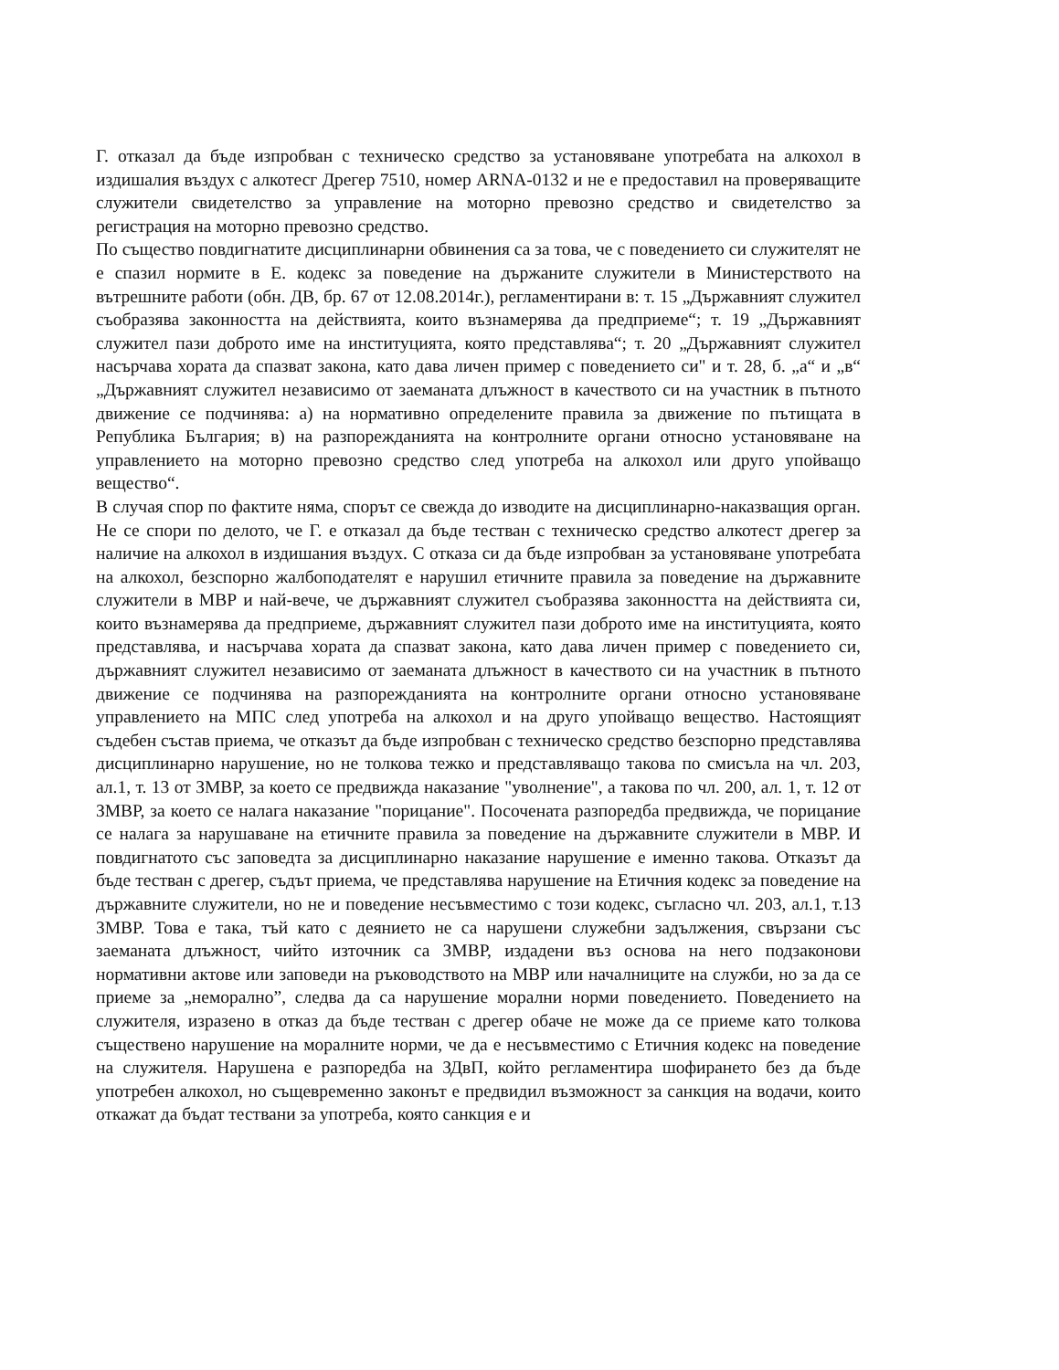Г. отказал да бъде изпробван с техническо средство за установяване употребата на алкохол в издишалия въздух с алкотесг Дрегер 7510, номер ARNA-0132 и не е предоставил на проверяващите служители свидетелство за управление на моторно превозно средство и свидетелство за регистрация на моторно превозно средство.
По същество повдигнатите дисциплинарни обвинения са за това, че с поведението си служителят не е спазил нормите в Е. кодекс за поведение на държаните служители в Министерството на вътрешните работи (обн. ДВ, бр. 67 от 12.08.2014г.), регламентирани в: т. 15 „Държавният служител съобразява законността на действията, които възнамерява да предприеме“; т. 19 „Държавният служител пази доброто име на институцията, която представлява“; т. 20 „Държавният служител насърчава хората да спазват закона, като дава личен пример с поведението си" и т. 28, б. „а“ и „в“ „Държавният служител независимо от заеманата длъжност в качеството си на участник в пътното движение се подчинява: а) на нормативно определените правила за движение по пътищата в Република България; в) на разпорежданията на контролните органи относно установяване на управлението на моторно превозно средство след употреба на алкохол или друго упойващо вещество“.
В случая спор по фактите няма, спорът се свежда до изводите на дисциплинарно-наказващия орган. Не се спори по делото, че Г. е отказал да бъде тестван с техническо средство алкотест дрегер за наличие на алкохол в издишания въздух. С отказа си да бъде изпробван за установяване употребата на алкохол, безспорно жалбоподателят е нарушил етичните правила за поведение на държавните служители в МВР и най-вече, че държавният служител съобразява законността на действията си, които възнамерява да предприеме, държавният служител пази доброто име на институцията, която представлява, и насърчава хората да спазват закона, като дава личен пример с поведението си, държавният служител независимо от заеманата длъжност в качеството си на участник в пътното движение се подчинява на разпорежданията на контролните органи относно установяване управлението на МПС след употреба на алкохол и на друго упойващо вещество. Настоящият съдебен състав приема, че отказът да бъде изпробван с техническо средство безспорно представлява дисциплинарно нарушение, но не толкова тежко и представляващо такова по смисъла на чл. 203, ал.1, т. 13 от ЗМВР, за което се предвижда наказание "уволнение", а такова по чл. 200, ал. 1, т. 12 от ЗМВР, за което се налага наказание "порицание". Посочената разпоредба предвижда, че порицание се налага за нарушаване на етичните правила за поведение на държавните служители в МВР. И повдигнатото със заповедта за дисциплинарно наказание нарушение е именно такова. Отказът да бъде тестван с дрегер, съдът приема, че представлява нарушение на Етичния кодекс за поведение на държавните служители, но не и поведение несъвместимо с този кодекс, съгласно чл. 203, ал.1, т.13 ЗМВР. Това е така, тъй като с деянието не са нарушени служебни задължения, свързани със заеманата длъжност, чийто източник са ЗМВР, издадени въз основа на него подзаконови нормативни актове или заповеди на ръководството на МВР или началниците на служби, но за да се приеме за „неморално”, следва да са нарушение морални норми поведението. Поведението на служителя, изразено в отказ да бъде тестван с дрегер обаче не може да се приеме като толкова съществено нарушение на моралните норми, че да е несъвместимо с Етичния кодекс на поведение на служителя. Нарушена е разпоредба на ЗДвП, който регламентира шофирането без да бъде употребен алкохол, но същевременно законът е предвидил възможност за санкция на водачи, които откажат да бъдат тествани за употреба, която санкция е и